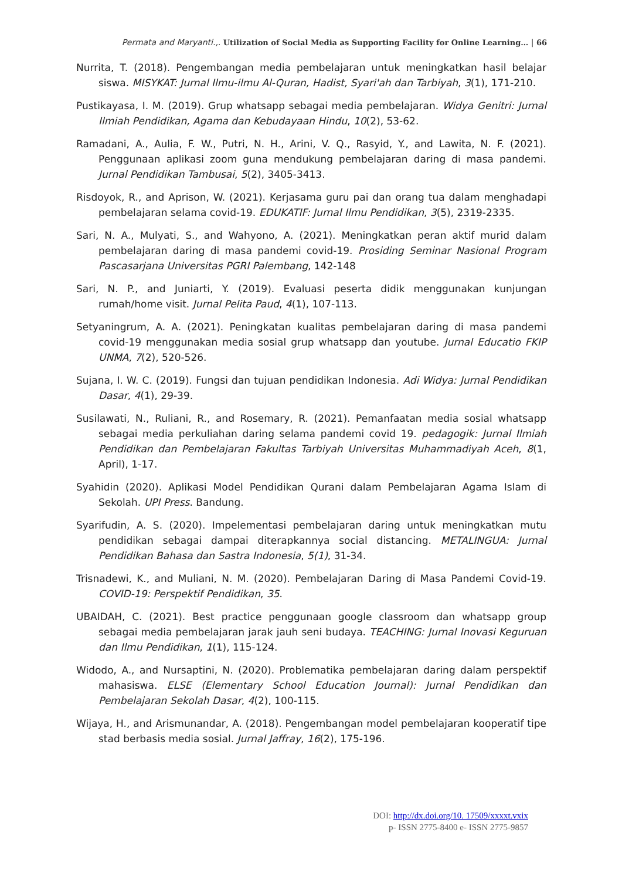Permata and Maryanti.,. Utilization of Social Media as Supporting Facility for Online Learning… | 66
Nurrita, T. (2018). Pengembangan media pembelajaran untuk meningkatkan hasil belajar siswa. MISYKAT: Jurnal Ilmu-ilmu Al-Quran, Hadist, Syari'ah dan Tarbiyah, 3(1), 171-210.
Pustikayasa, I. M. (2019). Grup whatsapp sebagai media pembelajaran. Widya Genitri: Jurnal Ilmiah Pendidikan, Agama dan Kebudayaan Hindu, 10(2), 53-62.
Ramadani, A., Aulia, F. W., Putri, N. H., Arini, V. Q., Rasyid, Y., and Lawita, N. F. (2021). Penggunaan aplikasi zoom guna mendukung pembelajaran daring di masa pandemi. Jurnal Pendidikan Tambusai, 5(2), 3405-3413.
Risdoyok, R., and Aprison, W. (2021). Kerjasama guru pai dan orang tua dalam menghadapi pembelajaran selama covid-19. EDUKATIF: Jurnal Ilmu Pendidikan, 3(5), 2319-2335.
Sari, N. A., Mulyati, S., and Wahyono, A. (2021). Meningkatkan peran aktif murid dalam pembelajaran daring di masa pandemi covid-19. Prosiding Seminar Nasional Program Pascasarjana Universitas PGRI Palembang, 142-148
Sari, N. P., and Juniarti, Y. (2019). Evaluasi peserta didik menggunakan kunjungan rumah/home visit. Jurnal Pelita Paud, 4(1), 107-113.
Setyaningrum, A. A. (2021). Peningkatan kualitas pembelajaran daring di masa pandemi covid-19 menggunakan media sosial grup whatsapp dan youtube. Jurnal Educatio FKIP UNMA, 7(2), 520-526.
Sujana, I. W. C. (2019). Fungsi dan tujuan pendidikan Indonesia. Adi Widya: Jurnal Pendidikan Dasar, 4(1), 29-39.
Susilawati, N., Ruliani, R., and Rosemary, R. (2021). Pemanfaatan media sosial whatsapp sebagai media perkuliahan daring selama pandemi covid 19. pedagogik: Jurnal Ilmiah Pendidikan dan Pembelajaran Fakultas Tarbiyah Universitas Muhammadiyah Aceh, 8(1, April), 1-17.
Syahidin (2020). Aplikasi Model Pendidikan Qurani dalam Pembelajaran Agama Islam di Sekolah. UPI Press. Bandung.
Syarifudin, A. S. (2020). Impelementasi pembelajaran daring untuk meningkatkan mutu pendidikan sebagai dampai diterapkannya social distancing. METALINGUA: Jurnal Pendidikan Bahasa dan Sastra Indonesia, 5(1), 31-34.
Trisnadewi, K., and Muliani, N. M. (2020). Pembelajaran Daring di Masa Pandemi Covid-19. COVID-19: Perspektif Pendidikan, 35.
UBAIDAH, C. (2021). Best practice penggunaan google classroom dan whatsapp group sebagai media pembelajaran jarak jauh seni budaya. TEACHING: Jurnal Inovasi Keguruan dan Ilmu Pendidikan, 1(1), 115-124.
Widodo, A., and Nursaptini, N. (2020). Problematika pembelajaran daring dalam perspektif mahasiswa. ELSE (Elementary School Education Journal): Jurnal Pendidikan dan Pembelajaran Sekolah Dasar, 4(2), 100-115.
Wijaya, H., and Arismunandar, A. (2018). Pengembangan model pembelajaran kooperatif tipe stad berbasis media sosial. Jurnal Jaffray, 16(2), 175-196.
DOI: http://dx.doi.org/10. 17509/xxxxt.vxix
p- ISSN 2775-8400 e- ISSN 2775-9857